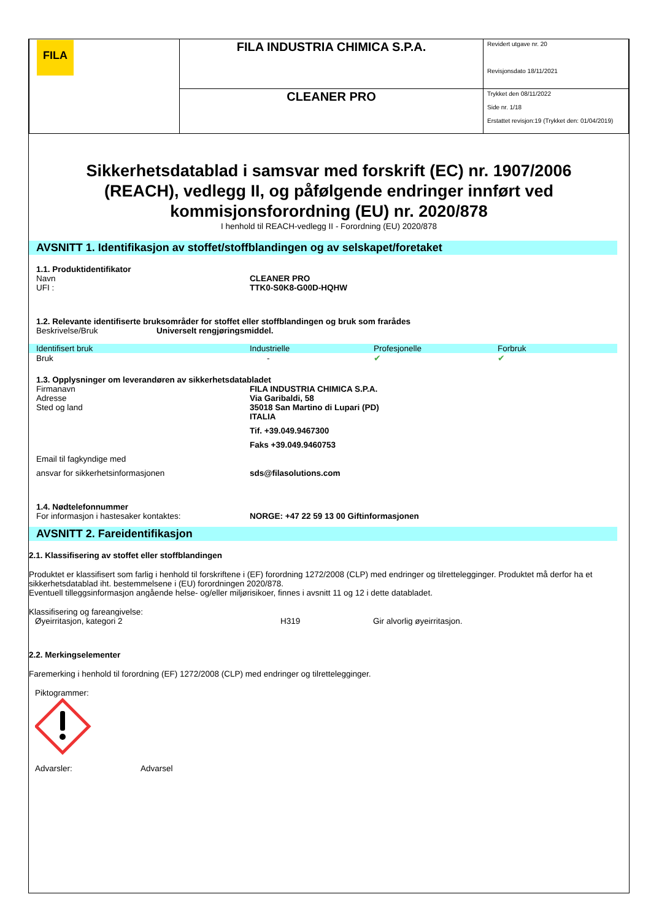| FILA | FILA INDUSTRIA CHIMICA S.P.A. | Revidert utgave nr. 20 Revisjonsdato 18/11/2021 |
| | CLEANER PRO | Trykket den 08/11/2022 Side nr. 1/18 Erstattet revisjon:19 (Trykket den: 01/04/2019) |
Sikkerhetsdatablad i samsvar med forskrift (EC) nr. 1907/2006 (REACH), vedlegg II, og påfølgende endringer innført ved kommisjonsforordning (EU) nr. 2020/878
I henhold til REACH-vedlegg II - Forordning (EU) 2020/878
AVSNITT 1. Identifikasjon av stoffet/stoffblandingen og av selskapet/foretaket
1.1. Produktidentifikator
Navn CLEANER PRO
UFI : TTK0-S0K8-G00D-HQHW
1.2. Relevante identifiserte bruksområder for stoffet eller stoffblandingen og bruk som frarådes
Beskrivelse/Bruk Universelt rengjøringsmiddel.
| Identifisert bruk | Industrielle | Profesjonelle | Forbruk |
| --- | --- | --- | --- |
| Bruk | - | ✔ | ✔ |
1.3. Opplysninger om leverandøren av sikkerhetsdatabladet
Firmanavn FILA INDUSTRIA CHIMICA S.P.A.
Adresse Via Garibaldi, 58
Sted og land 35018 San Martino di Lupari (PD)
ITALIA
Tif. +39.049.9467300
Faks +39.049.9460753
Email til fagkyndige med
ansvar for sikkerhetsinformasjonen sds@filasolutions.com
1.4. Nødtelefonnummer
For informasjon i hastesaker kontaktes: NORGE: +47 22 59 13 00 Giftinformasjonen
AVSNITT 2. Fareidentifikasjon
2.1. Klassifisering av stoffet eller stoffblandingen
Produktet er klassifisert som farlig i henhold til forskriftene i (EF) forordning 1272/2008 (CLP) med endringer og tilrettelegginger. Produktet må derfor ha et sikkerhetsdatablad iht. bestemmelsene i (EU) forordningen 2020/878.
Eventuell tilleggsinformasjon angående helse- og/eller miljørisikoer, finnes i avsnitt 11 og 12 i dette databladet.
Klassifisering og fareangivelse:
Øyeirritasjon, kategori 2 H319 Gir alvorlig øyeirritasjon.
2.2. Merkingselementer
Faremerking i henhold til forordning (EF) 1272/2008 (CLP) med endringer og tilrettelegginger.
Piktogrammer:
Advarsler: Advarsel